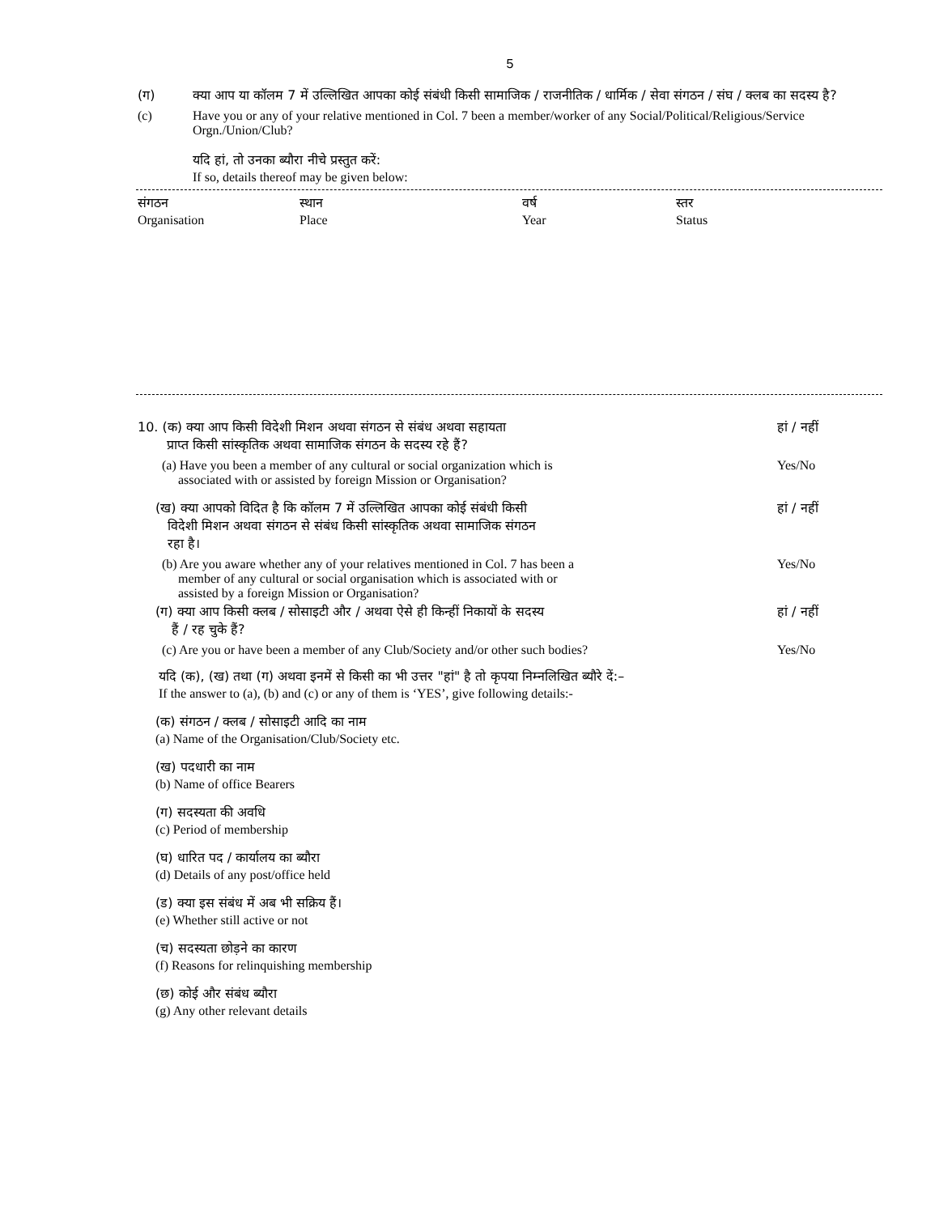5
(ग) क्या आप या कॉलम 7 में उल्लिखित आपका कोई संबंधी किसी सामाजिक / राजनीतिक / धार्मिक / सेवा संगठन / संघ / क्लब का सदस्य है?
(c) Have you or any of your relative mentioned in Col. 7 been a member/worker of any Social/Political/Religious/Service Orgn./Union/Club?
यदि हां, तो उनका ब्यौरा नीचे प्रस्तुत करें:
If so, details thereof may be given below:
| संगठन | स्थान | वर्ष | स्तर |
| Organisation | Place | Year | Status |
10. (क) क्या आप किसी विदेशी मिशन अथवा संगठन से संबंध अथवा सहायता
प्राप्त किसी सांस्कृतिक अथवा सामाजिक संगठन के सदस्य रहे हैं?
हां / नहीं
(a) Have you been a member of any cultural or social organization which is
associated with or assisted by foreign Mission or Organisation?
Yes/No
(ख) क्या आपको विदित है कि कॉलम 7 में उल्लिखित आपका कोई संबंधी किसी
विदेशी मिशन अथवा संगठन से संबंध किसी सांस्कृतिक अथवा सामाजिक संगठन
रहा है।
हां / नहीं
(b) Are you aware whether any of your relatives mentioned in Col. 7 has been a
member of any cultural or social organisation which is associated with or
assisted by a foreign Mission or Organisation?
Yes/No
(ग) क्या आप किसी क्लब / सोसाइटी और / अथवा ऐसे ही किन्हीं निकायों के सदस्य
हैं / रह चुके हैं?
हां / नहीं
(c) Are you or have been a member of any Club/Society and/or other such bodies?
Yes/No
यदि (क), (ख) तथा (ग) अथवा इनमें से किसी का भी उत्तर "हां" है तो कृपया निम्नलिखित ब्यौरे दें:–
If the answer to (a), (b) and (c) or any of them is ‘YES’, give following details:-
(क) संगठन / क्लब / सोसाइटी आदि का नाम
(a) Name of the Organisation/Club/Society etc.
(ख) पदधारी का नाम
(b) Name of office Bearers
(ग) सदस्यता की अवधि
(c) Period of membership
(घ) धारित पद / कार्यालय का ब्यौरा
(d) Details of any post/office held
(ड) क्या इस संबंध में अब भी सक्रिय हैं।
(e) Whether still active or not
(च) सदस्यता छोड़ने का कारण
(f) Reasons for relinquishing membership
(छ) कोई और संबंध ब्यौरा
(g) Any other relevant details